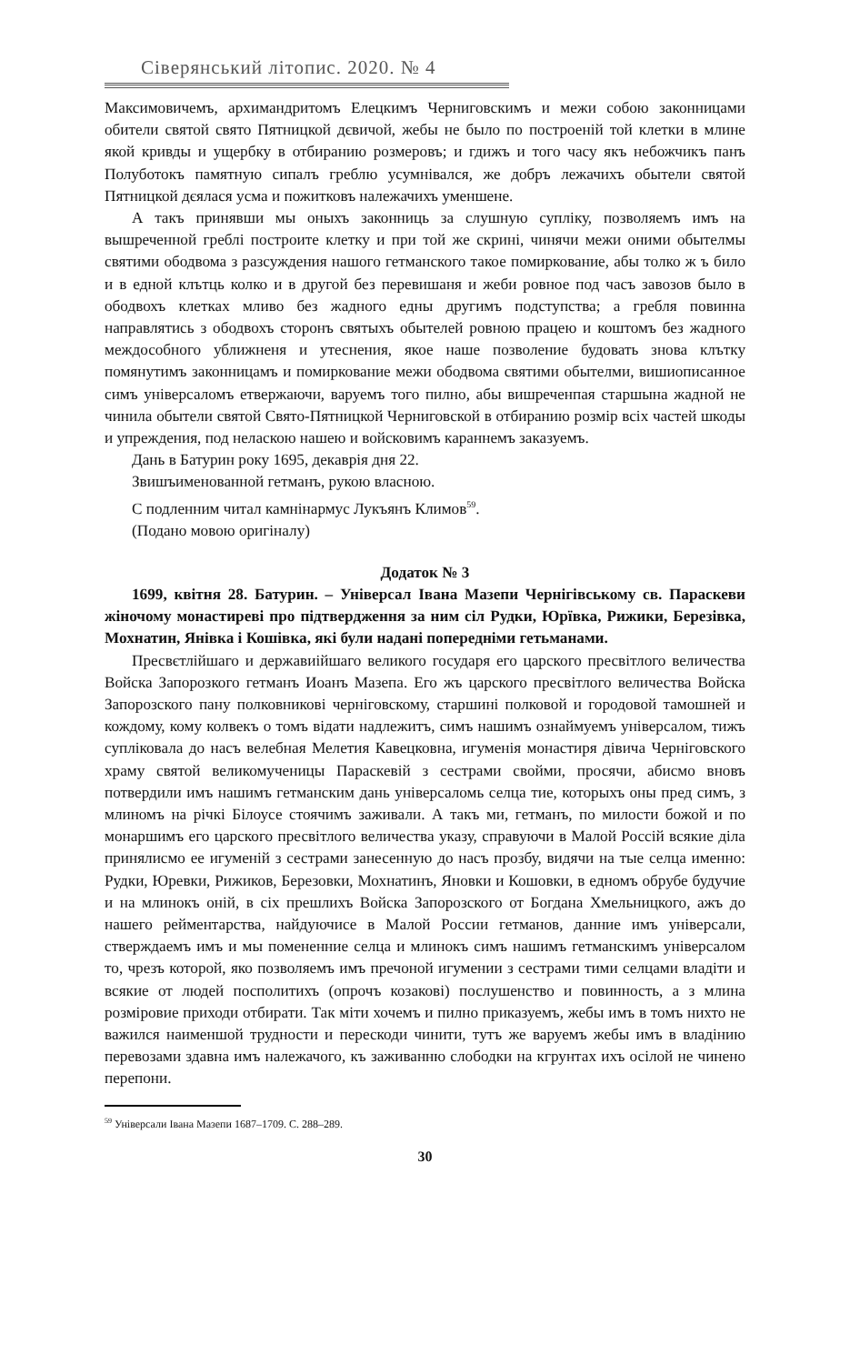Сіверянський літопис. 2020. № 4
Максимовичемъ, архимандритомъ Елецкимъ Черниговскимъ и межи собою законницами обители святой свято Пятницкой дєвичой, жебы не было по построеній той клетки в млине якой кривды и ущербку в отбиранию розмеровъ; и гдижъ и того часу якъ небожчикъ панъ Полуботокъ памятную сипалъ греблю усумнівался, же добръ лежачихъ обытели святой Пятницкой дєялася усма и пожитковъ належачихъ уменшене.
А такъ принявши мы оныхъ законниць за слушную супліку, позволяемъ имъ на вышреченной греблі построите клетку и при той же скрині, чинячи межи оними обытелмы святими ободвома з разсуждения нашого гетманского такое помиркование, абы толко ж ъ било и в едной клътць колко и в другой без перевишаня и жеби ровное под часъ завозов было в ободвохъ клетках мливо без жадного едны другимъ подступства; а гребля повинна направлятись з ободвохъ сторонъ святыхъ обытелей ровною працею и коштомъ без жадного междособного уближненя и утеснения, якое наше позволение будовать знова клътку помянутимъ законницамъ и помиркование межи ободвома святими обытелми, вишиописанное симъ універсаломъ етвержаючи, варуемъ того пилно, абы вишреченпая старшына жадной не чинила обытели святой Свято-Пятницкой Черниговской в отбиранию розмір всіх частей шкоды и упреждения, под неласкою нашею и войсковимъ караннемъ заказуемъ.
Дань в Батурин року 1695, декаврія дня 22.
Звишъименованной гетманъ, рукою власною.
С подленним читал камнінармус Лукъянъ Климов<sup>59</sup>.
(Подано мовою оригіналу)
Додаток № 3
1699, квітня 28. Батурин. – Універсал Івана Мазепи Чернігівському св. Параскеви жіночому монастиреві про підтвердження за ним сіл Рудки, Юрївка, Рижики, Березівка, Мохнатин, Янівка і Кошівка, які були надані попередніми гетьманами.
Пресвєтлійшаго и державиійшаго великого государя его царского пресвітлого величества Войска Запорозкого гетманъ Иоанъ Мазепа. Его жъ царского пресвітлого величества Войска Запорозского пану полковникові черніговскому, старшині полковой и городовой тамошней и кождому, кому колвекъ о томъ відати надлежитъ, симъ нашимъ ознаймуемъ універсалом, тижъ супліковала до насъ велебная Мелетия Кавецковна, игуменія монастиря дівича Черніговского храму святой великомученицы Параскевій з сестрами свойми, просячи, абисмо вновъ потвердили имъ нашимъ гетманским дань універсаломь селца тие, которыхъ оны пред симъ, з млиномъ на річкі Білоусе стоячимъ заживали. А такъ ми, гетманъ, по милости божой и по монаршимъ его царского пресвітлого величества указу, справуючи в Малой Россій всякие діла принялисмо ее игуменій з сестрами занесенную до насъ прозбу, видячи на тые селца именно: Рудки, Юревки, Рижиков, Березовки, Мохнатинъ, Яновки и Кошовки, в едномъ обрубе будучие и на млинокъ оній, в сіх прешлихъ Войска Запорозского от Богдана Хмельницкого, ажъ до нашего рейментарства, найдуючисе в Малой России гетманов, данние имъ універсали, стверждаемъ имъ и мы помененние селца и млинокъ симъ нашимъ гетманскимъ універсалом то, чрезъ которой, яко позволяемъ имъ пречоной игумении з сестрами тими селцами владіти и всякие от людей посполитихъ (опрочъ козакові) послушенство и повинность, а з млина розміровие приходи отбирати. Так міти хочемъ и пилно приказуемъ, жебы имъ в томъ нихто не важился наименшой трудности и перескоди чинити, тутъ же варуемъ жебы имъ в владінию перевозами здавна имъ належачого, къ заживанню слободки на кгрунтах ихъ осілой не чинено перепони.
<sup>59</sup> Універсали Івана Мазепи 1687–1709. С. 288–289.
30